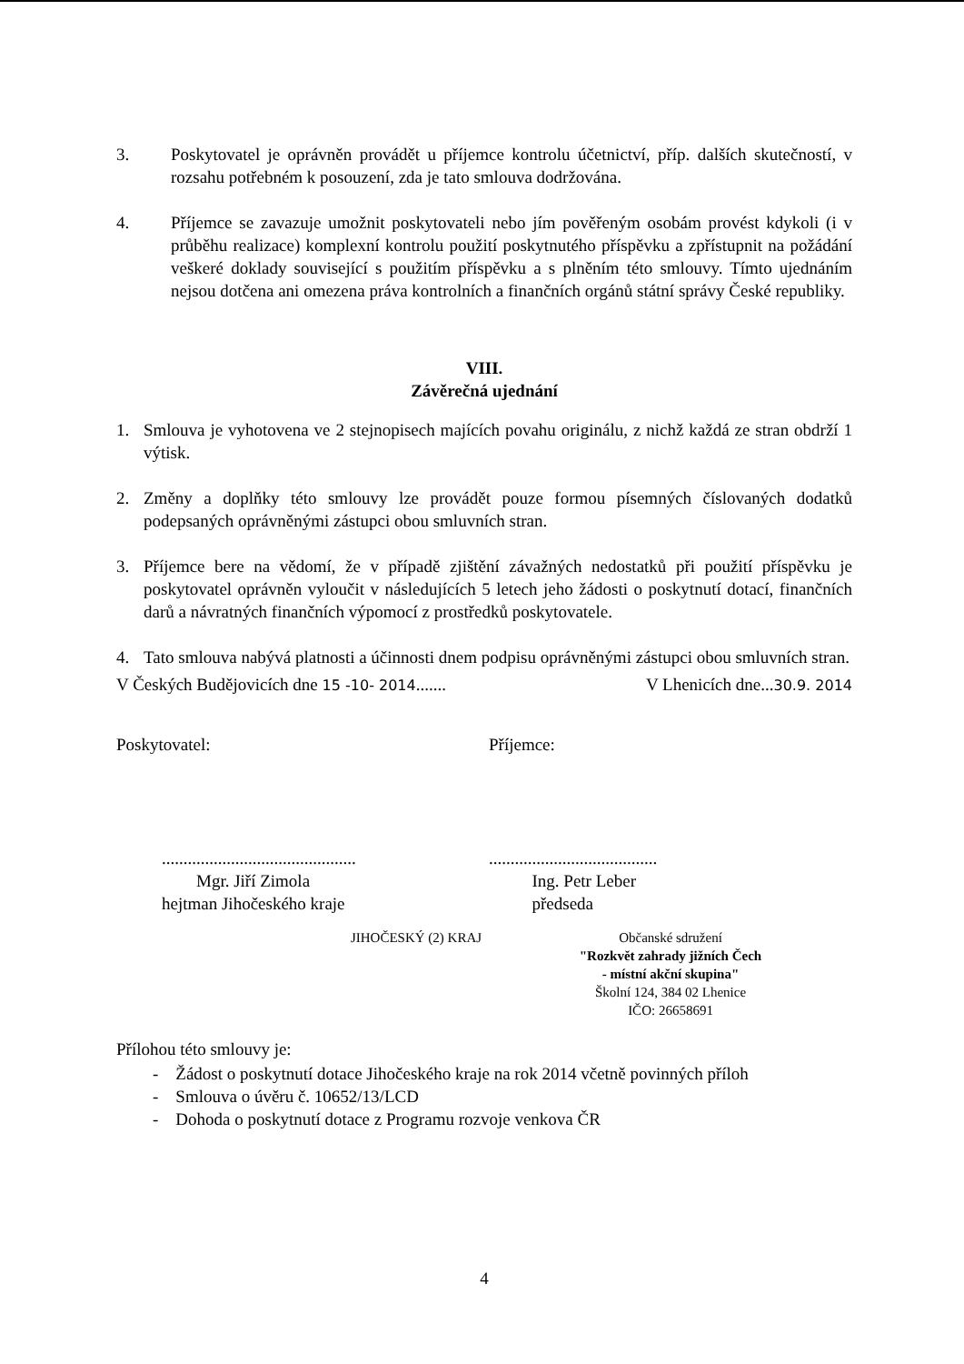3. Poskytovatel je oprávněn provádět u příjemce kontrolu účetnictví, příp. dalších skutečností, v rozsahu potřebném k posouzení, zda je tato smlouva dodržována.
4. Příjemce se zavazuje umožnit poskytovateli nebo jím pověřeným osobám provést kdykoli (i v průběhu realizace) komplexní kontrolu použití poskytnutého příspěvku a zpřístupnit na požádání veškeré doklady související s použitím příspěvku a s plněním této smlouvy. Tímto ujednáním nejsou dotčena ani omezena práva kontrolních a finančních orgánů státní správy České republiky.
VIII.
Závěrečná ujednání
1. Smlouva je vyhotovena ve 2 stejnopisech majících povahu originálu, z nichž každá ze stran obdrží 1 výtisk.
2. Změny a doplňky této smlouvy lze provádět pouze formou písemných číslovaných dodatků podepsaných oprávněnými zástupci obou smluvních stran.
3. Příjemce bere na vědomí, že v případě zjištění závažných nedostatků při použití příspěvku je poskytovatel oprávněn vyloučit v následujících 5 letech jeho žádosti o poskytnutí dotací, finančních darů a návratných finančních výpomocí z prostředků poskytovatele.
4. Tato smlouva nabývá platnosti a účinnosti dnem podpisu oprávněnými zástupci obou smluvních stran.
V Českých Budějovicích dne 15 -10- 2014....... V Lhenicích dne...30.9. 2014
Poskytovatel:
.............................................
Mgr. Jiří Zimola
hejtman Jihočeského kraje
JIHOČESKÝ (2) KRAJ
Příjemce:
.......................................
Ing. Petr Leber
předseda
Občanské sdružení
"Rozkvět zahrady jižních Čech
- místní akční skupina"
Školní 124, 384 02 Lhenice
IČO: 26658691
Přílohou této smlouvy je:
- Žádost o poskytnutí dotace Jihočeského kraje na rok 2014 včetně povinných příloh
- Smlouva o úvěru č. 10652/13/LCD
- Dohoda o poskytnutí dotace z Programu rozvoje venkova ČR
4